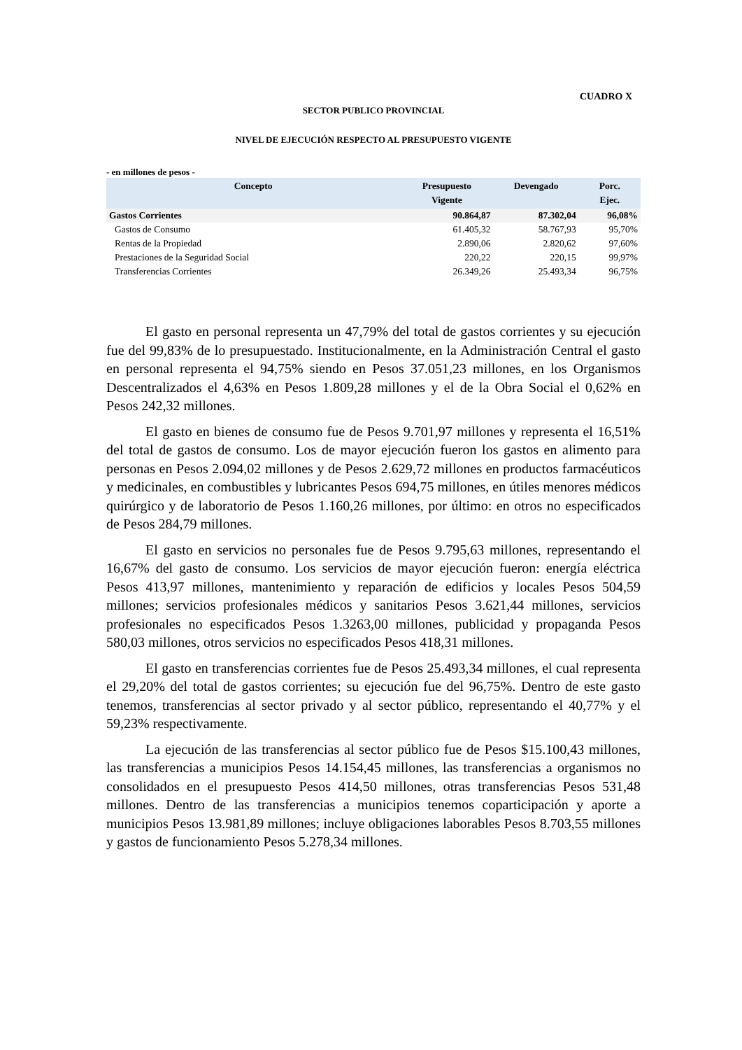CUADRO X
SECTOR PUBLICO PROVINCIAL
NIVEL DE EJECUCIÓN RESPECTO AL PRESUPUESTO VIGENTE
- en millones de pesos -
| Concepto | Presupuesto Vigente | Devengado | Porc. Ejec. |
| --- | --- | --- | --- |
| Gastos Corrientes | 90.864,87 | 87.302,04 | 96,08% |
| Gastos de Consumo | 61.405,32 | 58.767,93 | 95,70% |
| Rentas de la Propiedad | 2.890,06 | 2.820,62 | 97,60% |
| Prestaciones de la Seguridad Social | 220,22 | 220,15 | 99,97% |
| Transferencias Corrientes | 26.349,26 | 25.493,34 | 96,75% |
El gasto en personal representa un 47,79% del total de gastos corrientes y su ejecución fue del 99,83% de lo presupuestado. Institucionalmente, en la Administración Central el gasto en personal representa el 94,75% siendo en Pesos 37.051,23 millones, en los Organismos Descentralizados el 4,63% en Pesos 1.809,28 millones y el de la Obra Social el 0,62% en Pesos 242,32 millones.
El gasto en bienes de consumo fue de Pesos 9.701,97 millones y representa el 16,51% del total de gastos de consumo. Los de mayor ejecución fueron los gastos en alimento para personas en Pesos 2.094,02 millones y de Pesos 2.629,72 millones en productos farmacéuticos y medicinales, en combustibles y lubricantes Pesos 694,75 millones, en útiles menores médicos quirúrgico y de laboratorio de Pesos 1.160,26 millones, por último: en otros no especificados de Pesos 284,79 millones.
El gasto en servicios no personales fue de Pesos 9.795,63 millones, representando el 16,67% del gasto de consumo. Los servicios de mayor ejecución fueron: energía eléctrica Pesos 413,97 millones, mantenimiento y reparación de edificios y locales Pesos 504,59 millones; servicios profesionales médicos y sanitarios Pesos 3.621,44 millones, servicios profesionales no especificados Pesos 1.3263,00 millones, publicidad y propaganda Pesos 580,03 millones, otros servicios no especificados Pesos 418,31 millones.
El gasto en transferencias corrientes fue de Pesos 25.493,34 millones, el cual representa el 29,20% del total de gastos corrientes; su ejecución fue del 96,75%. Dentro de este gasto tenemos, transferencias al sector privado y al sector público, representando el 40,77% y el 59,23% respectivamente.
La ejecución de las transferencias al sector público fue de Pesos $15.100,43 millones, las transferencias a municipios Pesos 14.154,45 millones, las transferencias a organismos no consolidados en el presupuesto Pesos 414,50 millones, otras transferencias Pesos 531,48 millones. Dentro de las transferencias a municipios tenemos coparticipación y aporte a municipios Pesos 13.981,89 millones; incluye obligaciones laborables Pesos 8.703,55 millones y gastos de funcionamiento Pesos 5.278,34 millones.